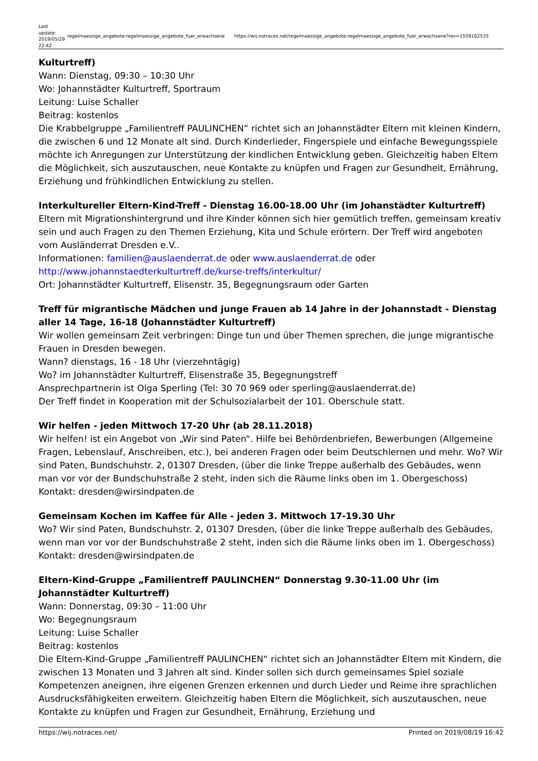| Last update: 2019/05/29 22:42 | regelmaessige_angebote:regelmaessige_angebote_fuer_erwachsene | https://wij.notraces.net/regelmaessige_angebote:regelmaessige_angebote_fuer_erwachsene?rev=1559162535 |
Kulturtreff)
Wann: Dienstag, 09:30 – 10:30 Uhr
Wo: Johannstädter Kulturtreff, Sportraum
Leitung: Luise Schaller
Beitrag: kostenlos
Die Krabbelgruppe „Familientreff PAULINCHEN“ richtet sich an Johannstädter Eltern mit kleinen Kindern, die zwischen 6 und 12 Monate alt sind. Durch Kinderlieder, Fingerspiele und einfache Bewegungsspiele möchte ich Anregungen zur Unterstützung der kindlichen Entwicklung geben. Gleichzeitig haben Eltern die Möglichkeit, sich auszutauschen, neue Kontakte zu knüpfen und Fragen zur Gesundheit, Ernährung, Erziehung und frühkindlichen Entwicklung zu stellen.
Interkultureller Eltern-Kind-Treff - Dienstag 16.00-18.00 Uhr (im Johanstädter Kulturtreff)
Eltern mit Migrationshintergrund und ihre Kinder können sich hier gemütlich treffen, gemeinsam kreativ sein und auch Fragen zu den Themen Erziehung, Kita und Schule erörtern. Der Treff wird angeboten vom Ausländerrat Dresden e.V..
Informationen: familien@auslaenderrat.de oder www.auslaenderrat.de oder http://www.johannstaedterkulturtreff.de/kurse-treffs/interkultur/
Ort: Johannstädter Kulturtreff, Elisenstr. 35, Begegnungsraum oder Garten
Treff für migrantische Mädchen und junge Frauen ab 14 Jahre in der Johannstadt - Dienstag aller 14 Tage, 16-18 (Johannstädter Kulturtreff)
Wir wollen gemeinsam Zeit verbringen: Dinge tun und über Themen sprechen, die junge migrantische Frauen in Dresden bewegen.
Wann? dienstags, 16 - 18 Uhr (vierzehntägig)
Wo? im Johannstädter Kulturtreff, Elisenstraße 35, Begegnungstreff
Ansprechpartnerin ist Olga Sperling (Tel: 30 70 969 oder sperling@auslaenderrat.de)
Der Treff findet in Kooperation mit der Schulsozialarbeit der 101. Oberschule statt.
Wir helfen - jeden Mittwoch 17-20 Uhr (ab 28.11.2018)
Wir helfen! ist ein Angebot von „Wir sind Paten“. Hilfe bei Behördenbriefen, Bewerbungen (Allgemeine Fragen, Lebenslauf, Anschreiben, etc.), bei anderen Fragen oder beim Deutschlernen und mehr. Wo? Wir sind Paten, Bundschuhstr. 2, 01307 Dresden, (über die linke Treppe außerhalb des Gebäudes, wenn man vor vor der Bundschuhstraße 2 steht, inden sich die Räume links oben im 1. Obergeschoss) Kontakt: dresden@wirsindpaten.de
Gemeinsam Kochen im Kaffee für Alle - jeden 3. Mittwoch 17-19.30 Uhr
Wo? Wir sind Paten, Bundschuhstr. 2, 01307 Dresden, (über die linke Treppe außerhalb des Gebäudes, wenn man vor vor der Bundschuhstraße 2 steht, inden sich die Räume links oben im 1. Obergeschoss) Kontakt: dresden@wirsindpaten.de
Eltern-Kind-Gruppe „Familientreff PAULINCHEN“ Donnerstag 9.30-11.00 Uhr (im Johannstädter Kulturtreff)
Wann: Donnerstag, 09:30 – 11:00 Uhr
Wo: Begegnungsraum
Leitung: Luise Schaller
Beitrag: kostenlos
Die Eltern-Kind-Gruppe „Familientreff PAULINCHEN“ richtet sich an Johannstädter Eltern mit Kindern, die zwischen 13 Monaten und 3 Jahren alt sind. Kinder sollen sich durch gemeinsames Spiel soziale Kompetenzen aneignen, ihre eigenen Grenzen erkennen und durch Lieder und Reime ihre sprachlichen Ausdrucksfähigkeiten erweitern. Gleichzeitig haben Eltern die Möglichkeit, sich auszutauschen, neue Kontakte zu knüpfen und Fragen zur Gesundheit, Ernährung, Erziehung und
https://wij.notraces.net/ Printed on 2019/08/19 16:42